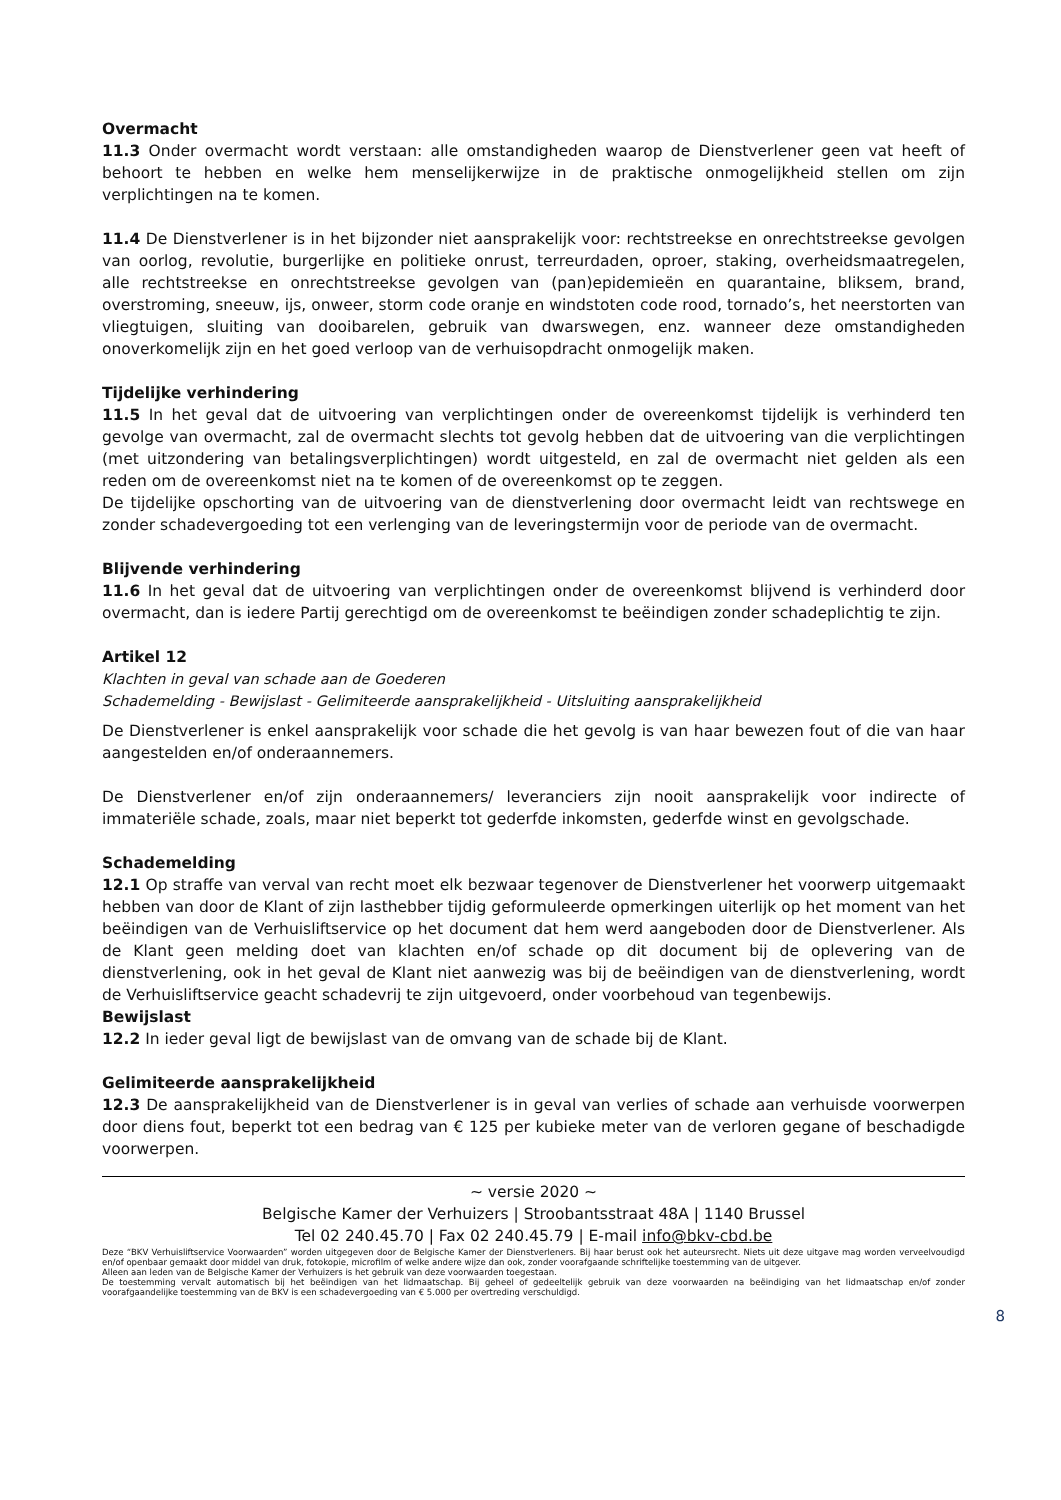Overmacht
11.3 Onder overmacht wordt verstaan: alle omstandigheden waarop de Dienstverlener geen vat heeft of behoort te hebben en welke hem menselijkerwijze in de praktische onmogelijkheid stellen om zijn verplichtingen na te komen.
11.4 De Dienstverlener is in het bijzonder niet aansprakelijk voor: rechtstreekse en onrechtstreekse gevolgen van oorlog, revolutie, burgerlijke en politieke onrust, terreurdaden, oproer, staking, overheidsmaatregelen, alle rechtstreekse en onrechtstreekse gevolgen van (pan)epidemieën en quarantaine, bliksem, brand, overstroming, sneeuw, ijs, onweer, storm code oranje en windstoten code rood, tornado’s, het neerstorten van vliegtuigen, sluiting van dooibarelen, gebruik van dwarswegen, enz. wanneer deze omstandigheden onoverkomelijk zijn en het goed verloop van de verhuisopdracht onmogelijk maken.
Tijdelijke verhindering
11.5 In het geval dat de uitvoering van verplichtingen onder de overeenkomst tijdelijk is verhinderd ten gevolge van overmacht, zal de overmacht slechts tot gevolg hebben dat de uitvoering van die verplichtingen (met uitzondering van betalingsverplichtingen) wordt uitgesteld, en zal de overmacht niet gelden als een reden om de overeenkomst niet na te komen of de overeenkomst op te zeggen.
De tijdelijke opschorting van de uitvoering van de dienstverlening door overmacht leidt van rechtswege en zonder schadevergoeding tot een verlenging van de leveringstermijn voor de periode van de overmacht.
Blijvende verhindering
11.6 In het geval dat de uitvoering van verplichtingen onder de overeenkomst blijvend is verhinderd door overmacht, dan is iedere Partij gerechtigd om de overeenkomst te beëindigen zonder schadeplichtig te zijn.
Artikel 12
Klachten in geval van schade aan de Goederen
Schademelding - Bewijslast - Gelimiteerde aansprakelijkheid - Uitsluiting aansprakelijkheid
De Dienstverlener is enkel aansprakelijk voor schade die het gevolg is van haar bewezen fout of die van haar aangestelden en/of onderaannemers.
De Dienstverlener en/of zijn onderaannemers/ leveranciers zijn nooit aansprakelijk voor indirecte of immateriële schade, zoals, maar niet beperkt tot gederfde inkomsten, gederfde winst en gevolgschade.
Schademelding
12.1 Op straffe van verval van recht moet elk bezwaar tegenover de Dienstverlener het voorwerp uitgemaakt hebben van door de Klant of zijn lasthebber tijdig geformuleerde opmerkingen uiterlijk op het moment van het beëindigen van de Verhuisliftservice op het document dat hem werd aangeboden door de Dienstverlener. Als de Klant geen melding doet van klachten en/of schade op dit document bij de oplevering van de dienstverlening, ook in het geval de Klant niet aanwezig was bij de beëindigen van de dienstverlening, wordt de Verhuisliftservice geacht schadevrij te zijn uitgevoerd, onder voorbehoud van tegenbewijs.
Bewijslast
12.2 In ieder geval ligt de bewijslast van de omvang van de schade bij de Klant.
Gelimiteerde aansprakelijkheid
12.3 De aansprakelijkheid van de Dienstverlener is in geval van verlies of schade aan verhuisde voorwerpen door diens fout, beperkt tot een bedrag van € 125 per kubieke meter van de verloren gegane of beschadigde voorwerpen.
~ versie 2020 ~
Belgische Kamer der Verhuizers | Stroobantsstraat 48A | 1140 Brussel
Tel 02 240.45.70 | Fax 02 240.45.79 | E-mail info@bkv-cbd.be
Deze “BKV Verhuisliftservice Voorwaarden” worden uitgegeven door de Belgische Kamer der Dienstverleners. Bij haar berust ook het auteursrecht. Niets uit deze uitgave mag worden verveelvoudigd en/of openbaar gemaakt door middel van druk, fotokopie, microfilm of welke andere wijze dan ook, zonder voorafgaande schriftelijke toestemming van de uitgever.
Alleen aan leden van de Belgische Kamer der Verhuizers is het gebruik van deze voorwaarden toegestaan.
De toestemming vervalt automatisch bij het beëindigen van het lidmaatschap. Bij geheel of gedeeltelijk gebruik van deze voorwaarden na beëindiging van het lidmaatschap en/of zonder voorafgaandelijke toestemming van de BKV is een schadevergoeding van € 5.000 per overtreding verschuldigd.
8